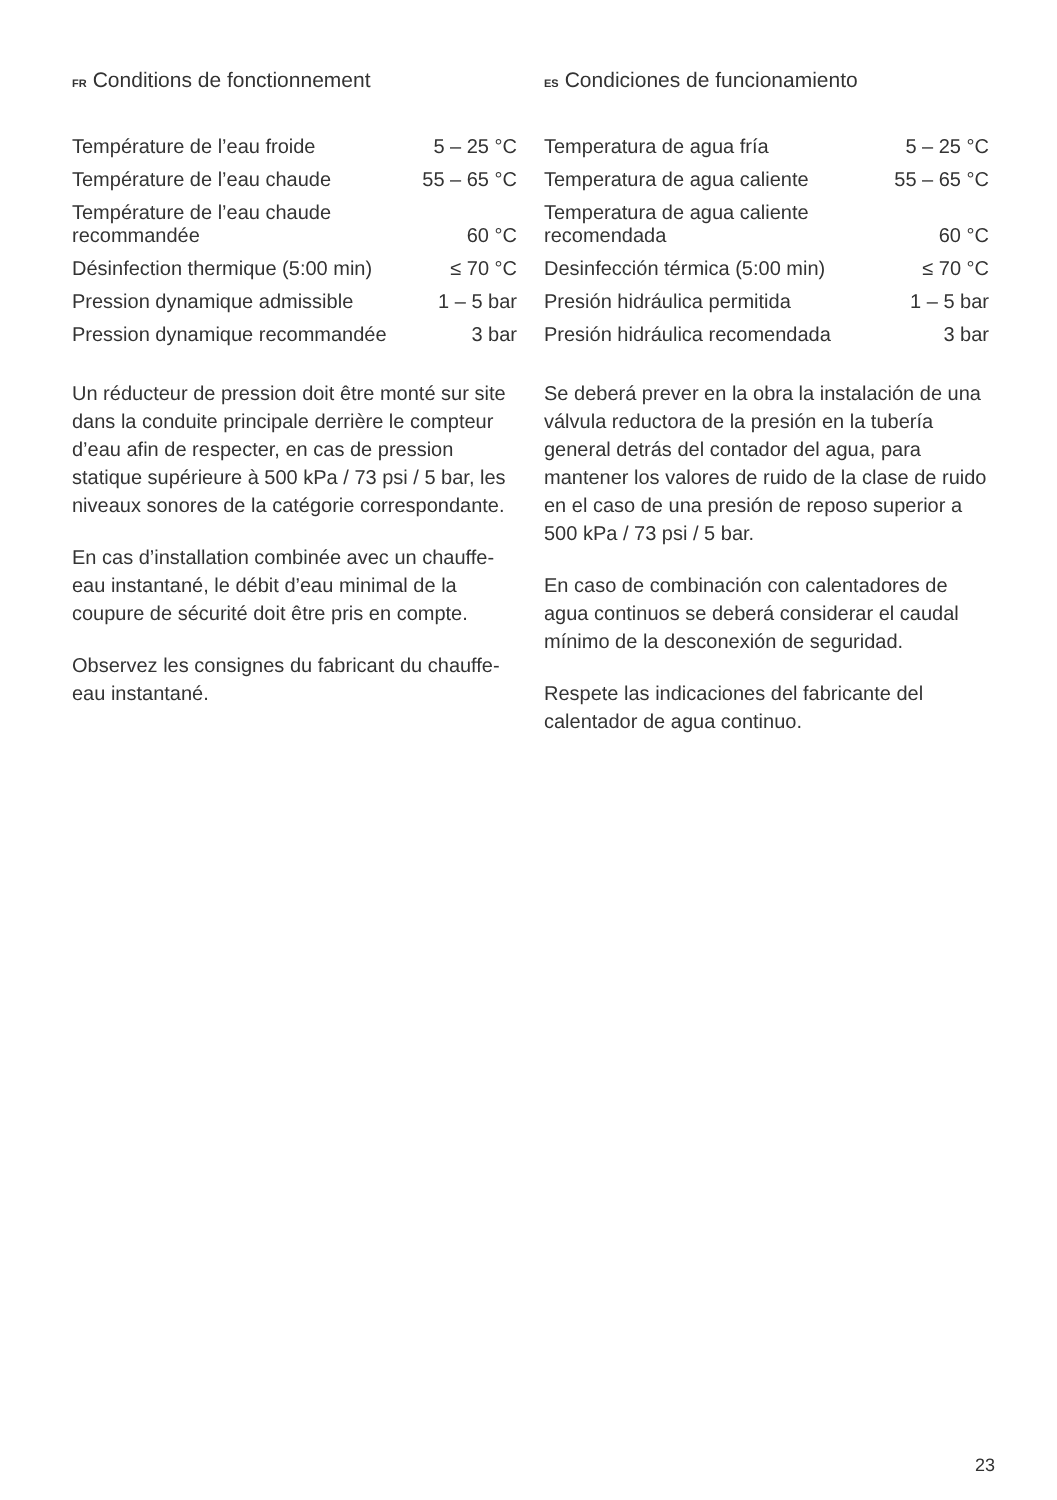FR Conditions de fonctionnement
| Température de l’eau froide | 5 – 25 °C |
| Température de l’eau chaude | 55 – 65 °C |
| Température de l’eau chaude recommandée | 60 °C |
| Désinfection thermique (5:00 min) | ≤ 70 °C |
| Pression dynamique admissible | 1 – 5 bar |
| Pression dynamique recommandée | 3 bar |
Un réducteur de pression doit être monté sur site dans la conduite principale derrière le compteur d’eau afin de respecter, en cas de pression statique supérieure à 500 kPa / 73 psi / 5 bar, les niveaux sonores de la catégorie correspondante.
En cas d’installation combinée avec un chauffe-eau instantané, le débit d’eau minimal de la coupure de sécurité doit être pris en compte.
Observez les consignes du fabricant du chauffe-eau instantané.
ES Condiciones de funcionamiento
| Temperatura de agua fría | 5 – 25 °C |
| Temperatura de agua caliente | 55 – 65 °C |
| Temperatura de agua caliente recomendada | 60 °C |
| Desinfección térmica (5:00 min) | ≤ 70 °C |
| Presión hidráulica permitida | 1 – 5 bar |
| Presión hidráulica recomendada | 3 bar |
Se deberá prever en la obra la instalación de una válvula reductora de la presión en la tubería general detrás del contador del agua, para mantener los valores de ruido de la clase de ruido en el caso de una presión de reposo superior a 500 kPa / 73 psi / 5 bar.
En caso de combinación con calentadores de agua continuos se deberá considerar el caudal mínimo de la desconexión de seguridad.
Respete las indicaciones del fabricante del calentador de agua continuo.
23